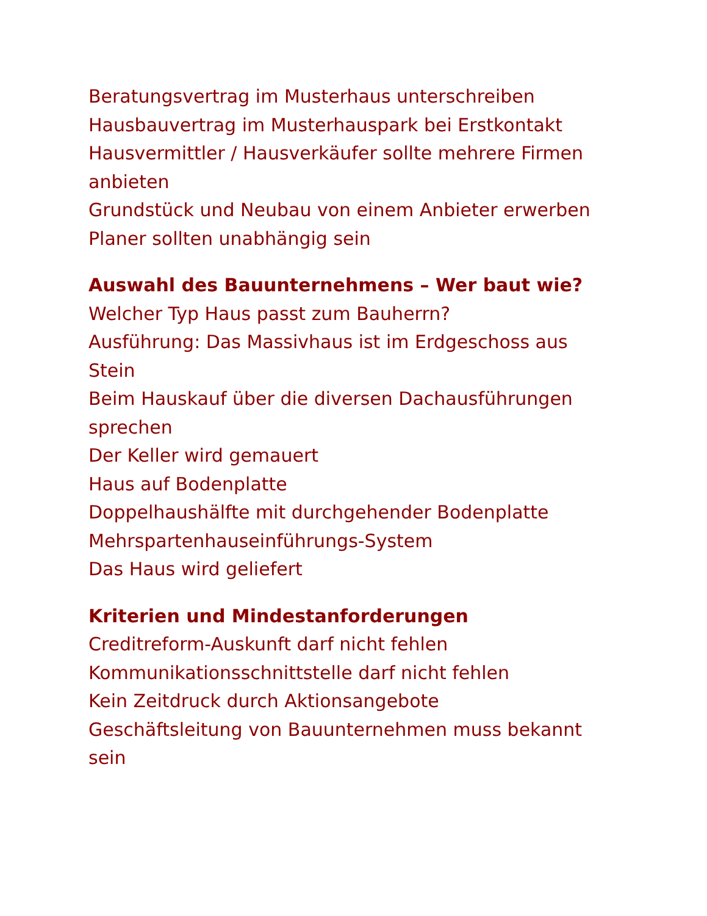Beratungsvertrag im Musterhaus unterschreiben
Hausbauvertrag im Musterhauspark bei Erstkontakt
Hausvermittler / Hausverkäufer sollte mehrere Firmen anbieten
Grundstück und Neubau von einem Anbieter erwerben
Planer sollten unabhängig sein
Auswahl des Bauunternehmens – Wer baut wie?
Welcher Typ Haus passt zum Bauherrn?
Ausführung: Das Massivhaus ist im Erdgeschoss aus Stein
Beim Hauskauf über die diversen Dachausführungen sprechen
Der Keller wird gemauert
Haus auf Bodenplatte
Doppelhaushälfte mit durchgehender Bodenplatte
Mehrspartenhauseinführungs-System
Das Haus wird geliefert
Kriterien und Mindestanforderungen
Creditreform-Auskunft darf nicht fehlen
Kommunikationsschnittstelle darf nicht fehlen
Kein Zeitdruck durch Aktionsangebote
Geschäftsleitung von Bauunternehmen muss bekannt sein